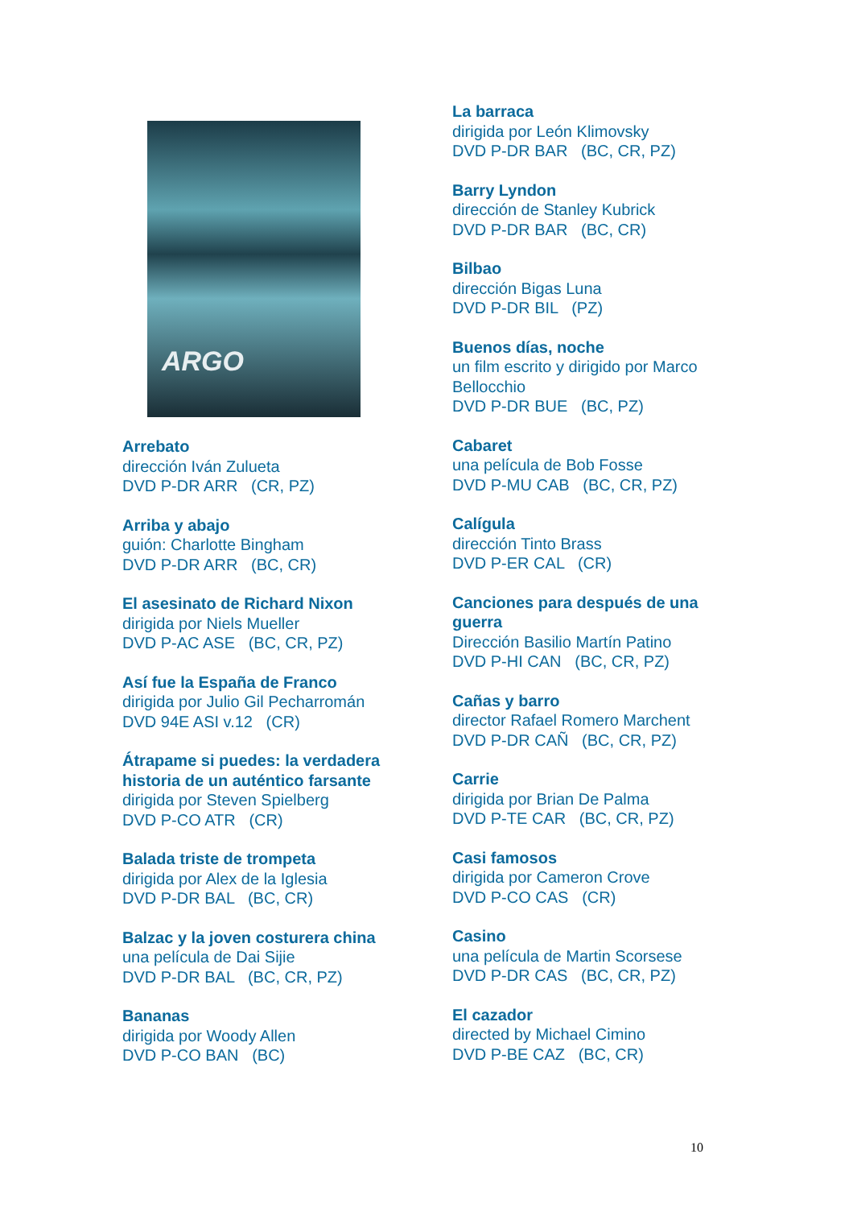ARGO
Arrebato
dirección Iván Zulueta
DVD P-DR ARR (CR, PZ)
Arriba y abajo
guión: Charlotte Bingham
DVD P-DR ARR (BC, CR)
El asesinato de Richard Nixon
dirigida por Niels Mueller
DVD P-AC ASE (BC, CR, PZ)
Así fue la España de Franco
dirigida por Julio Gil Pecharromán
DVD 94E ASI v.12 (CR)
Átrapame si puedes: la verdadera historia de un auténtico farsante
dirigida por Steven Spielberg
DVD P-CO ATR (CR)
Balada triste de trompeta
dirigida por Alex de la Iglesia
DVD P-DR BAL (BC, CR)
Balzac y la joven costurera china
una película de Dai Sijie
DVD P-DR BAL (BC, CR, PZ)
Bananas
dirigida por Woody Allen
DVD P-CO BAN (BC)
La barraca
dirigida por León Klimovsky
DVD P-DR BAR (BC, CR, PZ)
Barry Lyndon
dirección de Stanley Kubrick
DVD P-DR BAR (BC, CR)
Bilbao
dirección Bigas Luna
DVD P-DR BIL (PZ)
Buenos días, noche
un film escrito y dirigido por Marco Bellocchio
DVD P-DR BUE (BC, PZ)
Cabaret
una película de Bob Fosse
DVD P-MU CAB (BC, CR, PZ)
Calígula
dirección Tinto Brass
DVD P-ER CAL (CR)
Canciones para después de una guerra
Dirección Basilio Martín Patino
DVD P-HI CAN (BC, CR, PZ)
Cañas y barro
director Rafael Romero Marchent
DVD P-DR CAÑ (BC, CR, PZ)
Carrie
dirigida por Brian De Palma
DVD P-TE CAR (BC, CR, PZ)
Casi famosos
dirigida por Cameron Crove
DVD P-CO CAS (CR)
Casino
una película de Martin Scorsese
DVD P-DR CAS (BC, CR, PZ)
El cazador
directed by Michael Cimino
DVD P-BE CAZ (BC, CR)
10